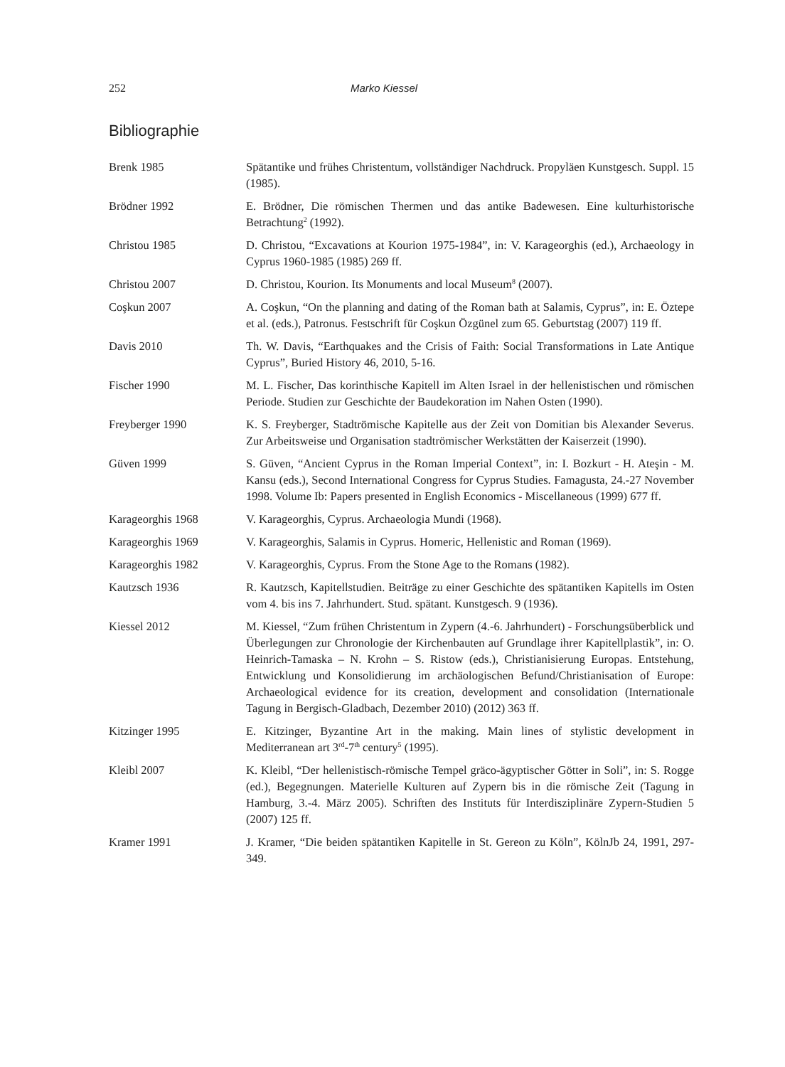252 Marko Kiessel
Bibliographie
Brenk 1985 Spätantike und frühes Christentum, vollständiger Nachdruck. Propyläen Kunstgesch. Suppl. 15 (1985).
Brödner 1992 E. Brödner, Die römischen Thermen und das antike Badewesen. Eine kulturhistorische Betrachtung<sup>2</sup> (1992).
Christou 1985 D. Christou, “Excavations at Kourion 1975-1984”, in: V. Karageorghis (ed.), Archaeology in Cyprus 1960-1985 (1985) 269 ff.
Christou 2007 D. Christou, Kourion. Its Monuments and local Museum<sup>8</sup> (2007).
Coşkun 2007 A. Coşkun, “On the planning and dating of the Roman bath at Salamis, Cyprus”, in: E. Öztepe et al. (eds.), Patronus. Festschrift für Coşkun Özgünel zum 65. Geburtstag (2007) 119 ff.
Davis 2010 Th. W. Davis, “Earthquakes and the Crisis of Faith: Social Transformations in Late Antique Cyprus”, Buried History 46, 2010, 5-16.
Fischer 1990 M. L. Fischer, Das korinthische Kapitell im Alten Israel in der hellenistischen und römischen Periode. Studien zur Geschichte der Baudekoration im Nahen Osten (1990).
Freyberger 1990 K. S. Freyberger, Stadtrömische Kapitelle aus der Zeit von Domitian bis Alexander Severus. Zur Arbeitsweise und Organisation stadtrömischer Werkstätten der Kaiserzeit (1990).
Güven 1999 S. Güven, “Ancient Cyprus in the Roman Imperial Context”, in: I. Bozkurt - H. Ateşin - M. Kansu (eds.), Second International Congress for Cyprus Studies. Famagusta, 24.-27 November 1998. Volume Ib: Papers presented in English Economics - Miscellaneous (1999) 677 ff.
Karageorghis 1968 V. Karageorghis, Cyprus. Archaeologia Mundi (1968).
Karageorghis 1969 V. Karageorghis, Salamis in Cyprus. Homeric, Hellenistic and Roman (1969).
Karageorghis 1982 V. Karageorghis, Cyprus. From the Stone Age to the Romans (1982).
Kautzsch 1936 R. Kautzsch, Kapitellstudien. Beiträge zu einer Geschichte des spätantiken Kapitells im Osten vom 4. bis ins 7. Jahrhundert. Stud. spätant. Kunstgesch. 9 (1936).
Kiessel 2012 M. Kiessel, “Zum frühen Christentum in Zypern (4.-6. Jahrhundert) - Forschungsüberblick und Überlegungen zur Chronologie der Kirchenbauten auf Grundlage ihrer Kapitellplastik”, in: O. Heinrich-Tamaska – N. Krohn – S. Ristow (eds.), Christianisierung Europas. Entstehung, Entwicklung und Konsolidierung im archäologischen Befund/Christianisation of Europe: Archaeological evidence for its creation, development and consolidation (Internationale Tagung in Bergisch-Gladbach, Dezember 2010) (2012) 363 ff.
Kitzinger 1995 E. Kitzinger, Byzantine Art in the making. Main lines of stylistic development in Mediterranean art 3<sup>rd</sup>-7<sup>th</sup> century<sup>5</sup> (1995).
Kleibl 2007 K. Kleibl, “Der hellenistisch-römische Tempel gräco-ägyptischer Götter in Soli”, in: S. Rogge (ed.), Begegnungen. Materielle Kulturen auf Zypern bis in die römische Zeit (Tagung in Hamburg, 3.-4. März 2005). Schriften des Instituts für Interdisziplinäre Zypern-Studien 5 (2007) 125 ff.
Kramer 1991 J. Kramer, “Die beiden spätantiken Kapitelle in St. Gereon zu Köln”, KölnJb 24, 1991, 297-349.